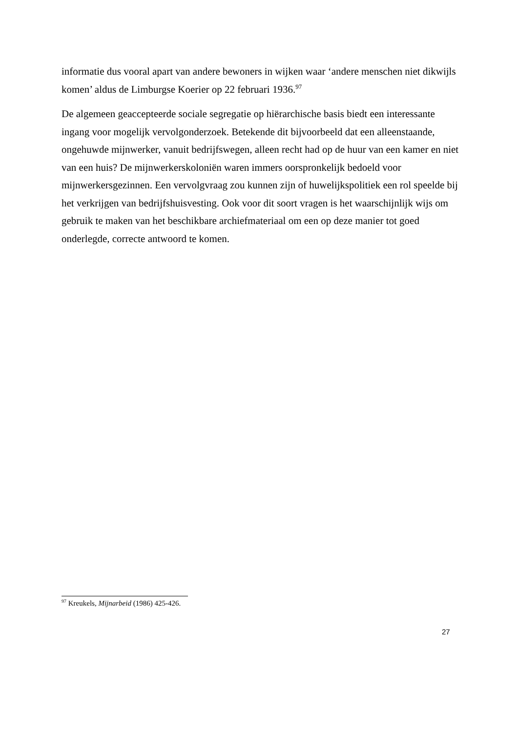informatie dus vooral apart van andere bewoners in wijken waar ‘andere menschen niet dikwijls komen’ aldus de Limburgse Koerier op 22 februari 1936.<sup>97</sup>
De algemeen geaccepteerde sociale segregatie op hiërarchische basis biedt een interessante ingang voor mogelijk vervolgonderzoek. Betekende dit bijvoorbeeld dat een alleenstaande, ongehuwde mijnwerker, vanuit bedrijfswegen, alleen recht had op de huur van een kamer en niet van een huis? De mijnwerkerskoloniën waren immers oorspronkelijk bedoeld voor mijnwerkersgezinnen. Een vervolgvraag zou kunnen zijn of huwelijkspolitiek een rol speelde bij het verkrijgen van bedrijfshuisvesting. Ook voor dit soort vragen is het waarschijnlijk wijs om gebruik te maken van het beschikbare archiefmateriaal om een op deze manier tot goed onderlegde, correcte antwoord te komen.
<sup>97</sup> Kreukels, Mijnarbeid (1986) 425-426.
27